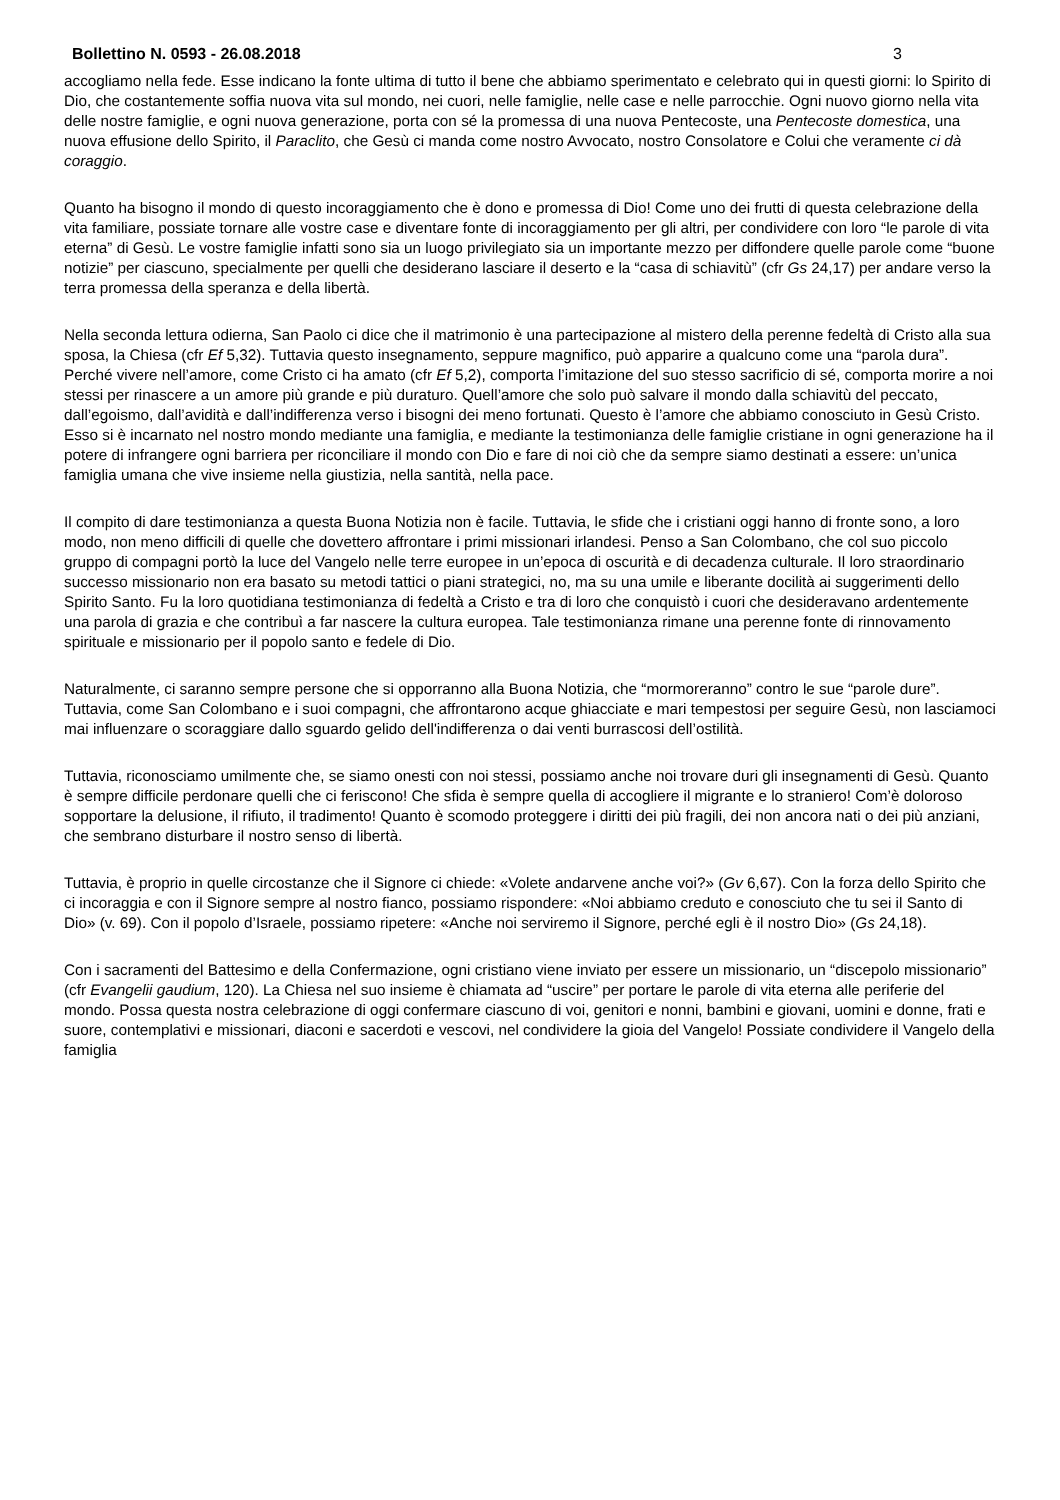Bollettino N. 0593 - 26.08.2018 3
accogliamo nella fede. Esse indicano la fonte ultima di tutto il bene che abbiamo sperimentato e celebrato qui in questi giorni: lo Spirito di Dio, che costantemente soffia nuova vita sul mondo, nei cuori, nelle famiglie, nelle case e nelle parrocchie. Ogni nuovo giorno nella vita delle nostre famiglie, e ogni nuova generazione, porta con sé la promessa di una nuova Pentecoste, una Pentecoste domestica, una nuova effusione dello Spirito, il Paraclito, che Gesù ci manda come nostro Avvocato, nostro Consolatore e Colui che veramente ci dà coraggio.
Quanto ha bisogno il mondo di questo incoraggiamento che è dono e promessa di Dio! Come uno dei frutti di questa celebrazione della vita familiare, possiate tornare alle vostre case e diventare fonte di incoraggiamento per gli altri, per condividere con loro “le parole di vita eterna” di Gesù. Le vostre famiglie infatti sono sia un luogo privilegiato sia un importante mezzo per diffondere quelle parole come “buone notizie” per ciascuno, specialmente per quelli che desiderano lasciare il deserto e la “casa di schiavitù” (cfr Gs 24,17) per andare verso la terra promessa della speranza e della libertà.
Nella seconda lettura odierna, San Paolo ci dice che il matrimonio è una partecipazione al mistero della perenne fedeltà di Cristo alla sua sposa, la Chiesa (cfr Ef 5,32). Tuttavia questo insegnamento, seppure magnifico, può apparire a qualcuno come una “parola dura”. Perché vivere nell’amore, come Cristo ci ha amato (cfr Ef 5,2), comporta l’imitazione del suo stesso sacrificio di sé, comporta morire a noi stessi per rinascere a un amore più grande e più duraturo. Quell’amore che solo può salvare il mondo dalla schiavitù del peccato, dall’egoismo, dall’avidità e dall’indifferenza verso i bisogni dei meno fortunati. Questo è l’amore che abbiamo conosciuto in Gesù Cristo. Esso si è incarnato nel nostro mondo mediante una famiglia, e mediante la testimonianza delle famiglie cristiane in ogni generazione ha il potere di infrangere ogni barriera per riconciliare il mondo con Dio e fare di noi ciò che da sempre siamo destinati a essere: un’unica famiglia umana che vive insieme nella giustizia, nella santità, nella pace.
Il compito di dare testimonianza a questa Buona Notizia non è facile. Tuttavia, le sfide che i cristiani oggi hanno di fronte sono, a loro modo, non meno difficili di quelle che dovettero affrontare i primi missionari irlandesi. Penso a San Colombano, che col suo piccolo gruppo di compagni portò la luce del Vangelo nelle terre europee in un’epoca di oscurità e di decadenza culturale. Il loro straordinario successo missionario non era basato su metodi tattici o piani strategici, no, ma su una umile e liberante docilità ai suggerimenti dello Spirito Santo. Fu la loro quotidiana testimonianza di fedeltà a Cristo e tra di loro che conquistò i cuori che desideravano ardentemente una parola di grazia e che contribuì a far nascere la cultura europea. Tale testimonianza rimane una perenne fonte di rinnovamento spirituale e missionario per il popolo santo e fedele di Dio.
Naturalmente, ci saranno sempre persone che si opporranno alla Buona Notizia, che “mormoreranno” contro le sue “parole dure”. Tuttavia, come San Colombano e i suoi compagni, che affrontarono acque ghiacciate e mari tempestosi per seguire Gesù, non lasciamoci mai influenzare o scoraggiare dallo sguardo gelido dell'indifferenza o dai venti burrascosi dell’ostilità.
Tuttavia, riconosciamo umilmente che, se siamo onesti con noi stessi, possiamo anche noi trovare duri gli insegnamenti di Gesù. Quanto è sempre difficile perdonare quelli che ci feriscono! Che sfida è sempre quella di accogliere il migrante e lo straniero! Com’è doloroso sopportare la delusione, il rifiuto, il tradimento! Quanto è scomodo proteggere i diritti dei più fragili, dei non ancora nati o dei più anziani, che sembrano disturbare il nostro senso di libertà.
Tuttavia, è proprio in quelle circostanze che il Signore ci chiede: «Volete andarvene anche voi?» (Gv 6,67). Con la forza dello Spirito che ci incoraggia e con il Signore sempre al nostro fianco, possiamo rispondere: «Noi abbiamo creduto e conosciuto che tu sei il Santo di Dio» (v. 69). Con il popolo d’Israele, possiamo ripetere: «Anche noi serviremo il Signore, perché egli è il nostro Dio» (Gs 24,18).
Con i sacramenti del Battesimo e della Confermazione, ogni cristiano viene inviato per essere un missionario, un “discepolo missionario” (cfr Evangelii gaudium, 120). La Chiesa nel suo insieme è chiamata ad “uscire” per portare le parole di vita eterna alle periferie del mondo. Possa questa nostra celebrazione di oggi confermare ciascuno di voi, genitori e nonni, bambini e giovani, uomini e donne, frati e suore, contemplativi e missionari, diaconi e sacerdoti e vescovi, nel condividere la gioia del Vangelo! Possiate condividere il Vangelo della famiglia